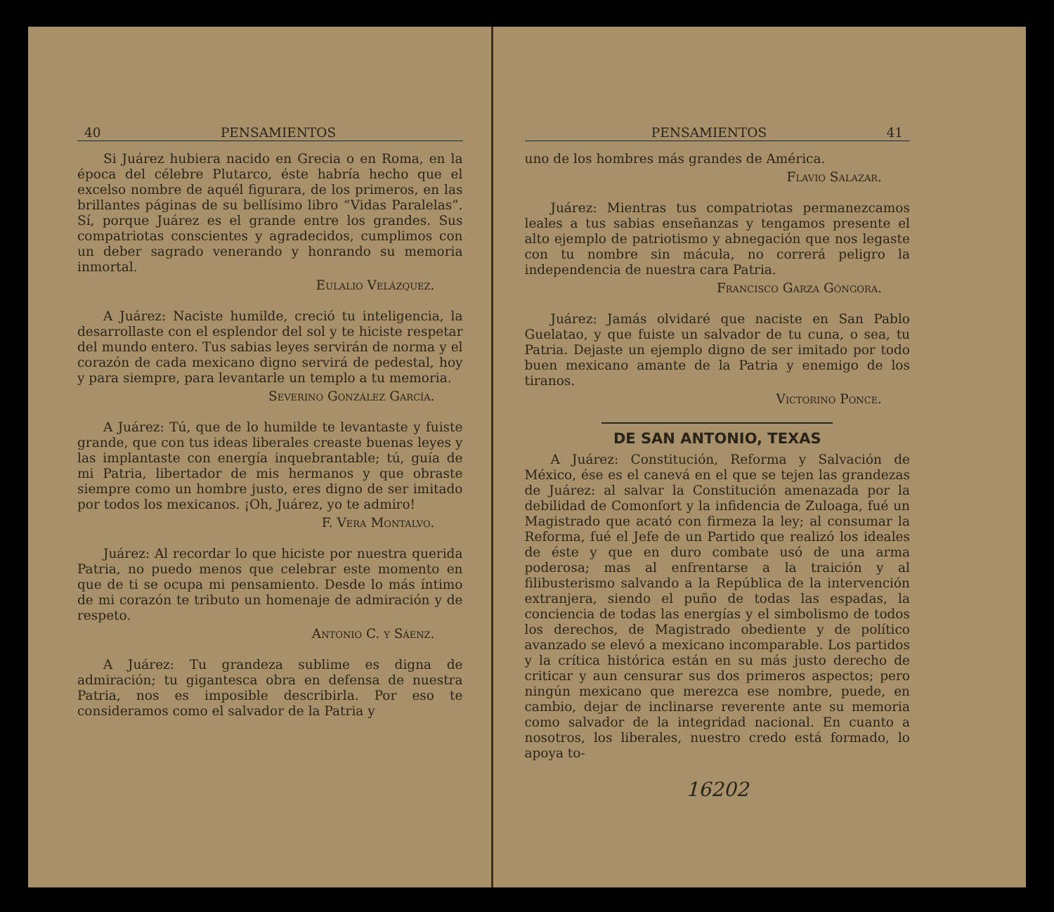40 PENSAMIENTOS
Si Juárez hubiera nacido en Grecia o en Roma, en la época del célebre Plutarco, éste habría hecho que el excelso nombre de aquél figurara, de los primeros, en las brillantes páginas de su bellísimo libro “Vidas Paralelas”. Sí, porque Juárez es el grande entre los grandes. Sus compatriotas conscientes y agradecidos, cumplimos con un deber sagrado venerando y honrando su memoria inmortal.
Eulalio Velázquez.
A Juárez: Naciste humilde, creció tu inteligencia, la desarrollaste con el esplendor del sol y te hiciste respetar del mundo entero. Tus sabias leyes servirán de norma y el corazón de cada mexicano digno servirá de pedestal, hoy y para siempre, para levantarle un templo a tu memoria.
Severino González García.
A Juárez: Tú, que de lo humilde te levantaste y fuiste grande, que con tus ideas liberales creaste buenas leyes y las implantaste con energía inquebrantable; tú, guía de mi Patria, libertador de mis hermanos y que obraste siempre como un hombre justo, eres digno de ser imitado por todos los mexicanos. ¡Oh, Juárez, yo te admiro!
F. Vera Montalvo.
Juárez: Al recordar lo que hiciste por nuestra querida Patria, no puedo menos que celebrar este momento en que de ti se ocupa mi pensamiento. Desde lo más íntimo de mi corazón te tributo un homenaje de admiración y de respeto.
Antonio C. y Sáenz.
A Juárez: Tu grandeza sublime es digna de admiración; tu gigantesca obra en defensa de nuestra Patria, nos es imposible describirla. Por eso te consideramos como el salvador de la Patria y
PENSAMIENTOS 41
uno de los hombres más grandes de América.
Flavio Salazar.
Juárez: Mientras tus compatriotas permanezcamos leales a tus sabias enseñanzas y tengamos presente el alto ejemplo de patriotismo y abnegación que nos legaste con tu nombre sin mácula, no correrá peligro la independencia de nuestra cara Patria.
Francisco Garza Góngora.
Juárez: Jamás olvidaré que naciste en San Pablo Guelatao, y que fuiste un salvador de tu cuna, o sea, tu Patria. Dejaste un ejemplo digno de ser imitado por todo buen mexicano amante de la Patria y enemigo de los tiranos.
Victorino Ponce.
DE SAN ANTONIO, TEXAS
A Juárez: Constitución, Reforma y Salvación de México, ése es el canevá en el que se tejen las grandezas de Juárez: al salvar la Constitución amenazada por la debilidad de Comonfort y la infidencia de Zuloaga, fué un Magistrado que acató con firmeza la ley; al consumar la Reforma, fué el Jefe de un Partido que realizó los ideales de éste y que en duro combate usó de una arma poderosa; mas al enfrentarse a la traición y al filibusterismo salvando a la República de la intervención extranjera, siendo el puño de todas las espadas, la conciencia de todas las energías y el simbolismo de todos los derechos, de Magistrado obediente y de político avanzado se elevó a mexicano incomparable. Los partidos y la crítica histórica están en su más justo derecho de criticar y aun censurar sus dos primeros aspectos; pero ningún mexicano que merezca ese nombre, puede, en cambio, dejar de inclinarse reverente ante su memoria como salvador de la integridad nacional. En cuanto a nosotros, los liberales, nuestro credo está formado, lo apoya to-
16202